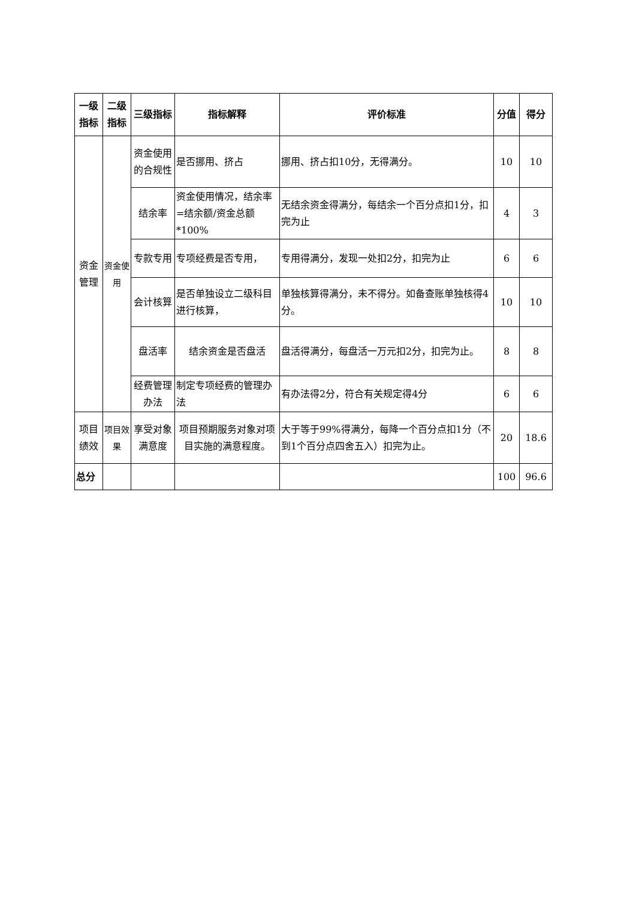| 一级指标 | 二级指标 | 三级指标 | 指标解释 | 评价标准 | 分值 | 得分 |
| --- | --- | --- | --- | --- | --- | --- |
| 资金管理 | 资金使用 | 资金使用的合规性 | 是否挪用、挤占 | 挪用、挤占扣10分，无得满分。 | 10 | 10 |
| | | 结余率 | 资金使用情况，结余率=结余额/资金总额*100% | 无结余资金得满分，每结余一个百分点扣1分，扣完为止 | 4 | 3 |
| | | 专款专用 | 专项经费是否专用， | 专用得满分，发现一处扣2分，扣完为止 | 6 | 6 |
| | | 会计核算 | 是否单独设立二级科目进行核算， | 单独核算得满分，未不得分。如备查账单独核得4分。 | 10 | 10 |
| | | 盘活率 | 结余资金是否盘活 | 盘活得满分，每盘活一万元扣2分，扣完为止。 | 8 | 8 |
| | | 经费管理办法 | 制定专项经费的管理办法 | 有办法得2分，符合有关规定得4分 | 6 | 6 |
| 项目绩效 | 项目效果 | 享受对象满意度 | 项目预期服务对象对项目实施的满意程度。 | 大于等于99%得满分，每降一个百分点扣1分（不到1个百分点四舍五入）扣完为止。 | 20 | 18.6 |
| 总分 | | | | | 100 | 96.6 |